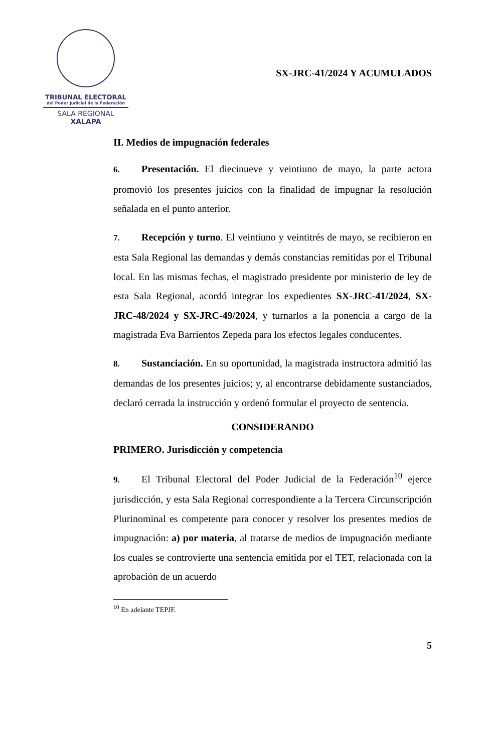TRIBUNAL ELECTORAL
del Poder Judicial de la Federación
SALA REGIONAL
XALAPA
SX-JRC-41/2024 Y ACUMULADOS
II. Medios de impugnación federales
6. Presentación. El diecinueve y veintiuno de mayo, la parte actora promovió los presentes juicios con la finalidad de impugnar la resolución señalada en el punto anterior.
7. Recepción y turno. El veintiuno y veintitrés de mayo, se recibieron en esta Sala Regional las demandas y demás constancias remitidas por el Tribunal local. En las mismas fechas, el magistrado presidente por ministerio de ley de esta Sala Regional, acordó integrar los expedientes SX-JRC-41/2024, SX-JRC-48/2024 y SX-JRC-49/2024, y turnarlos a la ponencia a cargo de la magistrada Eva Barrientos Zepeda para los efectos legales conducentes.
8. Sustanciación. En su oportunidad, la magistrada instructora admitió las demandas de los presentes juicios; y, al encontrarse debidamente sustanciados, declaró cerrada la instrucción y ordenó formular el proyecto de sentencia.
CONSIDERANDO
PRIMERO. Jurisdicción y competencia
9. El Tribunal Electoral del Poder Judicial de la Federación<sup>10</sup> ejerce jurisdicción, y esta Sala Regional correspondiente a la Tercera Circunscripción Plurinominal es competente para conocer y resolver los presentes medios de impugnación: a) por materia, al tratarse de medios de impugnación mediante los cuales se controvierte una sentencia emitida por el TET, relacionada con la aprobación de un acuerdo
<sup>10</sup> En adelante TEPJF.
5